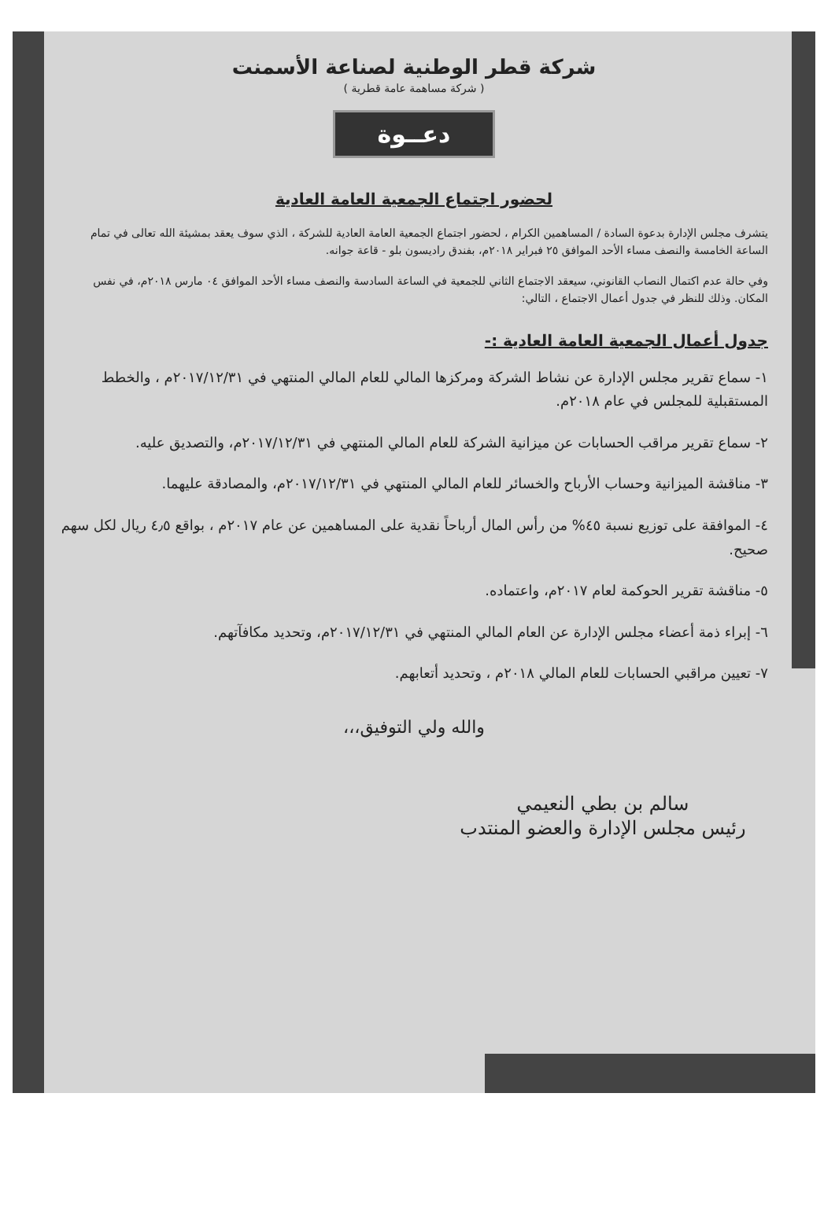شركة قطر الوطنية لصناعة الأسمنت
( شركة مساهمة عامة قطرية )
دعــوة
لحضور اجتماع الجمعية العامة العادية
يتشرف مجلس الإدارة بدعوة السادة / المساهمين الكرام ، لحضور اجتماع الجمعية العامة العادية للشركة ، الذي سوف يعقد بمشيئة الله تعالى في تمام الساعة الخامسة والنصف مساء الأحد الموافق ٢٥ فبراير ٢٠١٨م، بفندق راديسون بلو - قاعة جوانه.
وفي حالة عدم اكتمال النصاب القانوني، سيعقد الاجتماع الثاني للجمعية في الساعة السادسة والنصف مساء الأحد الموافق ٠٤ مارس ٢٠١٨م، في نفس المكان. وذلك للنظر في جدول أعمال الاجتماع ، التالي:
جدول أعمال الجمعية العامة العادية :-
١- سماع تقرير مجلس الإدارة عن نشاط الشركة ومركزها المالي للعام المالي المنتهي في ٢٠١٧/١٢/٣١م ، والخطط المستقبلية للمجلس في عام ٢٠١٨م.
٢- سماع تقرير مراقب الحسابات عن ميزانية الشركة للعام المالي المنتهي في ٢٠١٧/١٢/٣١م، والتصديق عليه.
٣- مناقشة الميزانية وحساب الأرباح والخسائر للعام المالي المنتهي في ٢٠١٧/١٢/٣١م، والمصادقة عليهما.
٤- الموافقة على توزيع نسبة ٤٥% من رأس المال أرباحاً نقدية على المساهمين عن عام ٢٠١٧م ، بواقع ٤٫٥ ريال لكل سهم صحيح.
٥- مناقشة تقرير الحوكمة لعام ٢٠١٧م، واعتماده.
٦- إبراء ذمة أعضاء مجلس الإدارة عن العام المالي المنتهي في ٢٠١٧/١٢/٣١م، وتحديد مكافآتهم.
٧- تعيين مراقبي الحسابات للعام المالي ٢٠١٨م ، وتحديد أتعابهم.
والله ولي التوفيق،،،
سالم بن بطي النعيمي
رئيس مجلس الإدارة والعضو المنتدب